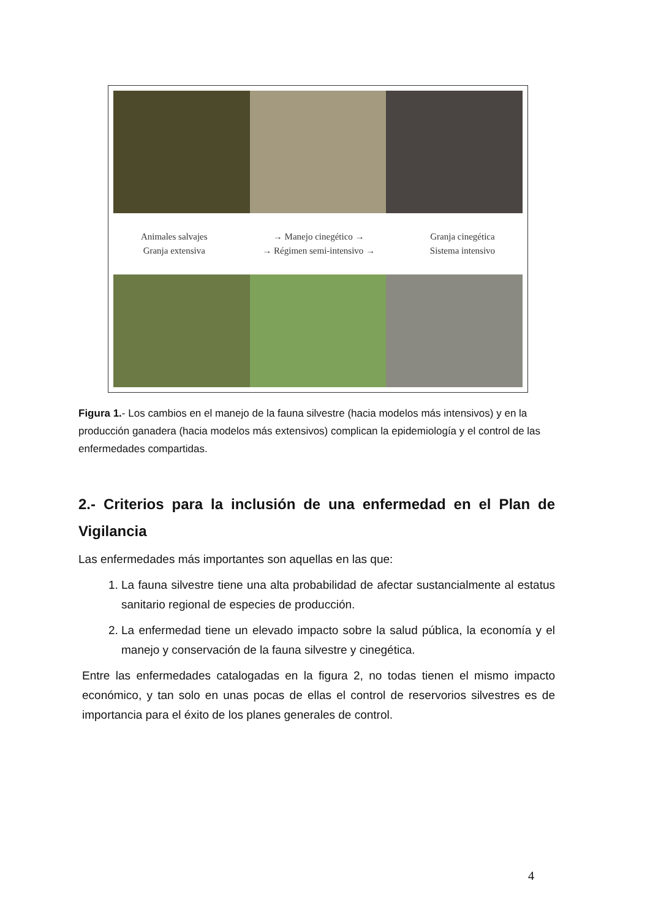Animales salvajes
Granja extensiva
→ Manejo cinegético →
→ Régimen semi-intensivo →
Granja cinegética
Sistema intensivo
Figura 1.- Los cambios en el manejo de la fauna silvestre (hacia modelos más intensivos) y en la producción ganadera (hacia modelos más extensivos) complican la epidemiología y el control de las enfermedades compartidas.
2.- Criterios para la inclusión de una enfermedad en el Plan de Vigilancia
Las enfermedades más importantes son aquellas en las que:
1. La fauna silvestre tiene una alta probabilidad de afectar sustancialmente al estatus sanitario regional de especies de producción.
2. La enfermedad tiene un elevado impacto sobre la salud pública, la economía y el manejo y conservación de la fauna silvestre y cinegética.
Entre las enfermedades catalogadas en la figura 2, no todas tienen el mismo impacto económico, y tan solo en unas pocas de ellas el control de reservorios silvestres es de importancia para el éxito de los planes generales de control.
4